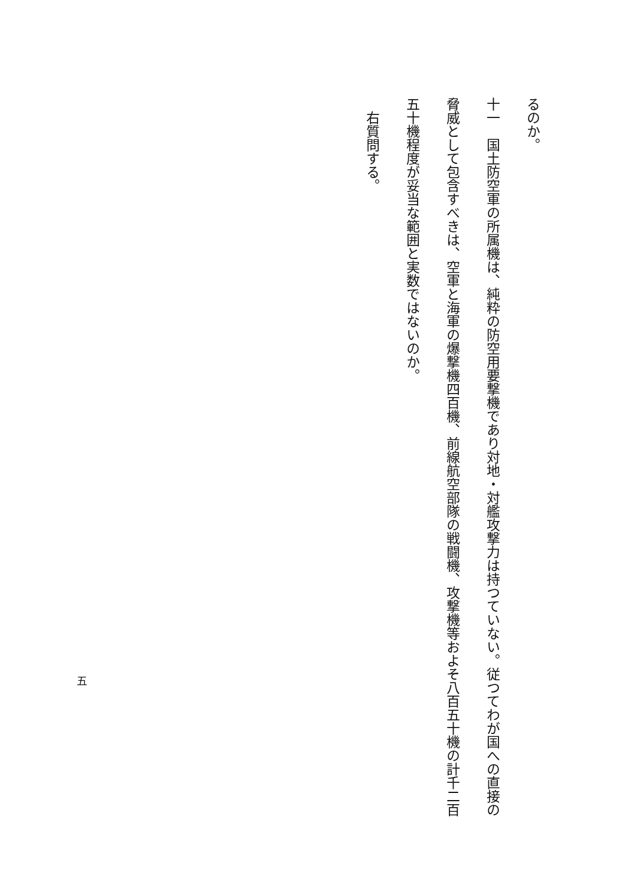るのか。
十一　国土防空軍の所属機は、純粋の防空用要撃機であり対地・対艦攻撃力は持つていない。従つてわが国への直接の脅威として包含すべきは、空軍と海軍の爆撃機四百機、前線航空部隊の戦闘機、攻撃機等およそ八百五十機の計千二百五十機程度が妥当な範囲と実数ではないのか。
　右質問する。
五